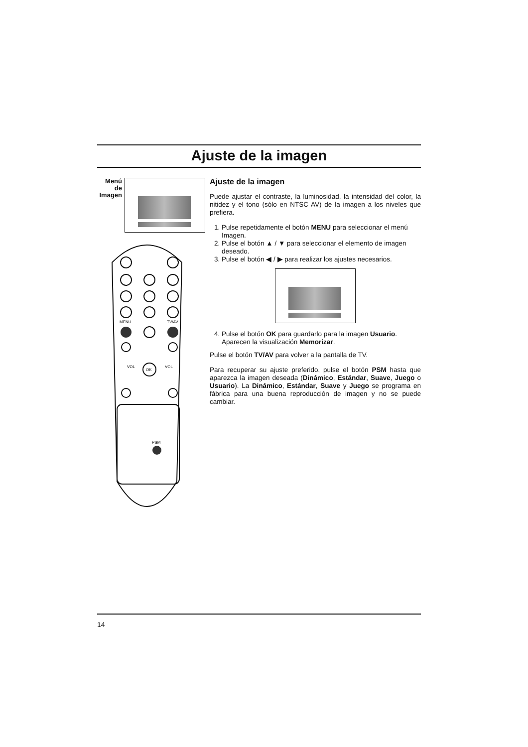Ajuste de la imagen
Menú de Imagen
MENU
TV/AV
OK
VOL
VOL
PSM
Ajuste de la imagen
Puede ajustar el contraste, la luminosidad, la intensidad del color, la nitidez y el tono (sólo en NTSC AV) de la imagen a los niveles que prefiera.
1. Pulse repetidamente el botón MENU para seleccionar el menú Imagen.
2. Pulse el botón ▲ / ▼ para seleccionar el elemento de imagen deseado.
3. Pulse el botón ◀ / ▶ para realizar los ajustes necesarios.
4. Pulse el botón OK para guardarlo para la imagen Usuario. Aparecen la visualización Memorizar.
Pulse el botón TV/AV para volver a la pantalla de TV.
Para recuperar su ajuste preferido, pulse el botón PSM hasta que aparezca la imagen deseada (Dinámico, Estándar, Suave, Juego o Usuario). La Dinámico, Estándar, Suave y Juego se programa en fábrica para una buena reproducción de imagen y no se puede cambiar.
14